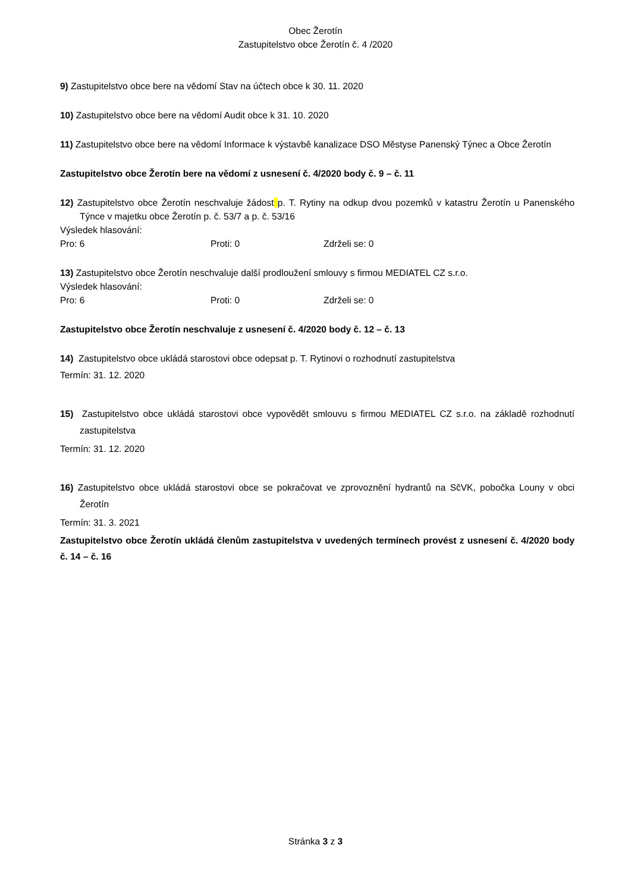Obec Žerotín
Zastupitelstvo obce Žerotín č. 4 /2020
9) Zastupitelstvo obce bere na vědomí Stav na účtech obce k 30. 11. 2020
10) Zastupitelstvo obce bere na vědomí Audit obce k 31. 10. 2020
11) Zastupitelstvo obce bere na vědomí Informace k výstavbě kanalizace DSO Městyse Panenský Týnec a Obce Žerotín
Zastupitelstvo obce Žerotín bere na vědomí z usnesení č. 4/2020 body č. 9 – č. 11
12) Zastupitelstvo obce Žerotín neschvaluje žádost p. T. Rytiny na odkup dvou pozemků v katastru Žerotín u Panenského Týnce v majetku obce Žerotín p. č. 53/7 a p. č. 53/16
Výsledek hlasování:
Pro: 6 Proti: 0 Zdrželi se: 0
13) Zastupitelstvo obce Žerotín neschvaluje další prodloužení smlouvy s firmou MEDIATEL CZ s.r.o.
Výsledek hlasování:
Pro: 6 Proti: 0 Zdrželi se: 0
Zastupitelstvo obce Žerotín neschvaluje z usnesení č. 4/2020 body č. 12 – č. 13
14) Zastupitelstvo obce ukládá starostovi obce odepsat p. T. Rytinovi o rozhodnutí zastupitelstva
Termín: 31. 12. 2020
15) Zastupitelstvo obce ukládá starostovi obce vypovědět smlouvu s firmou MEDIATEL CZ s.r.o. na základě rozhodnutí zastupitelstva
Termín: 31. 12. 2020
16) Zastupitelstvo obce ukládá starostovi obce se pokračovat ve zprovoznění hydrantů na SčVK, pobočka Louny v obci Žerotín
Termín: 31. 3. 2021
Zastupitelstvo obce Žerotín ukládá členům zastupitelstva v uvedených termínech provést z usnesení č. 4/2020 body č. 14 – č. 16
Stránka 3 z 3